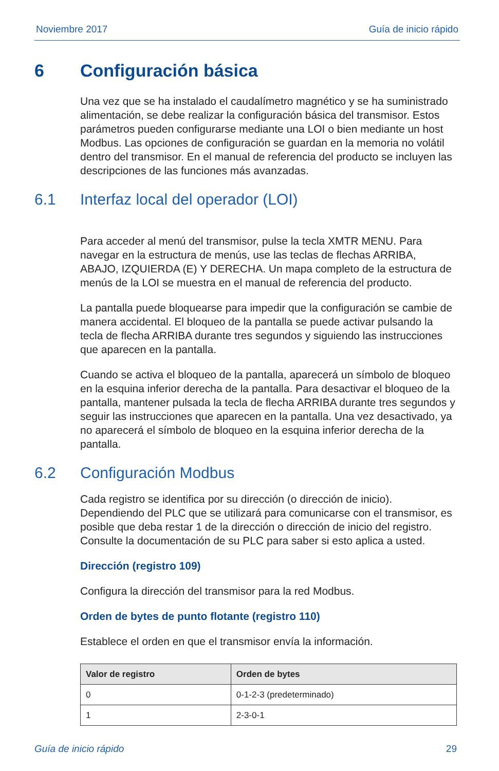Noviembre 2017 Guía de inicio rápido
6 Configuración básica
Una vez que se ha instalado el caudalímetro magnético y se ha suministrado alimentación, se debe realizar la configuración básica del transmisor. Estos parámetros pueden configurarse mediante una LOI o bien mediante un host Modbus. Las opciones de configuración se guardan en la memoria no volátil dentro del transmisor. En el manual de referencia del producto se incluyen las descripciones de las funciones más avanzadas.
6.1 Interfaz local del operador (LOI)
Para acceder al menú del transmisor, pulse la tecla XMTR MENU. Para navegar en la estructura de menús, use las teclas de flechas ARRIBA, ABAJO, IZQUIERDA (E) Y DERECHA. Un mapa completo de la estructura de menús de la LOI se muestra en el manual de referencia del producto.
La pantalla puede bloquearse para impedir que la configuración se cambie de manera accidental. El bloqueo de la pantalla se puede activar pulsando la tecla de flecha ARRIBA durante tres segundos y siguiendo las instrucciones que aparecen en la pantalla.
Cuando se activa el bloqueo de la pantalla, aparecerá un símbolo de bloqueo en la esquina inferior derecha de la pantalla. Para desactivar el bloqueo de la pantalla, mantener pulsada la tecla de flecha ARRIBA durante tres segundos y seguir las instrucciones que aparecen en la pantalla. Una vez desactivado, ya no aparecerá el símbolo de bloqueo en la esquina inferior derecha de la pantalla.
6.2 Configuración Modbus
Cada registro se identifica por su dirección (o dirección de inicio). Dependiendo del PLC que se utilizará para comunicarse con el transmisor, es posible que deba restar 1 de la dirección o dirección de inicio del registro. Consulte la documentación de su PLC para saber si esto aplica a usted.
Dirección (registro 109)
Configura la dirección del transmisor para la red Modbus.
Orden de bytes de punto flotante (registro 110)
Establece el orden en que el transmisor envía la información.
| Valor de registro | Orden de bytes |
| --- | --- |
| 0 | 0-1-2-3 (predeterminado) |
| 1 | 2-3-0-1 |
Guía de inicio rápido 29